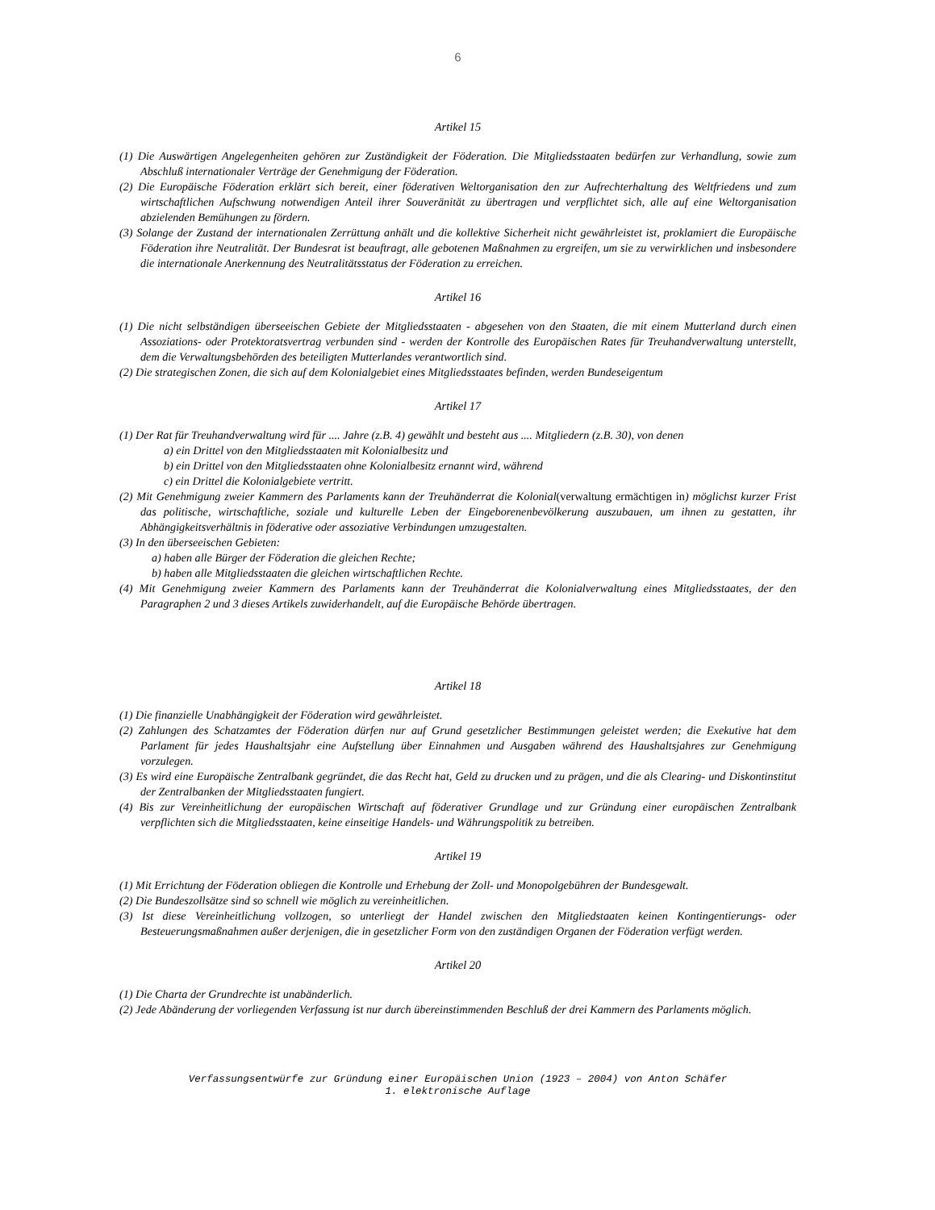6
Artikel 15
(1) Die Auswärtigen Angelegenheiten gehören zur Zuständigkeit der Föderation. Die Mitgliedsstaaten bedürfen zur Verhandlung, sowie zum Abschluß internationaler Verträge der Genehmigung der Föderation.
(2) Die Europäische Föderation erklärt sich bereit, einer föderativen Weltorganisation den zur Aufrechterhaltung des Weltfriedens und zum wirtschaftlichen Aufschwung notwendigen Anteil ihrer Souveränität zu übertragen und verpflichtet sich, alle auf eine Weltorganisation abzielenden Bemühungen zu fördern.
(3) Solange der Zustand der internationalen Zerrüttung anhält und die kollektive Sicherheit nicht gewährleistet ist, proklamiert die Europäische Föderation ihre Neutralität. Der Bundesrat ist beauftragt, alle gebotenen Maßnahmen zu ergreifen, um sie zu verwirklichen und insbesondere die internationale Anerkennung des Neutralitätsstatus der Föderation zu erreichen.
Artikel 16
(1) Die nicht selbständigen überseeischen Gebiete der Mitgliedsstaaten - abgesehen von den Staaten, die mit einem Mutterland durch einen Assoziations- oder Protektoratsvertrag verbunden sind - werden der Kontrolle des Europäischen Rates für Treuhandverwaltung unterstellt, dem die Verwaltungsbehörden des beteiligten Mutterlandes verantwortlich sind.
(2) Die strategischen Zonen, die sich auf dem Kolonialgebiet eines Mitgliedsstaates befinden, werden Bundeseigentum
Artikel 17
(1) Der Rat für Treuhandverwaltung wird für .... Jahre (z.B. 4) gewählt und besteht aus .... Mitgliedern (z.B. 30), von denen
a) ein Drittel von den Mitgliedsstaaten mit Kolonialbesitz und
b) ein Drittel von den Mitgliedsstaaten ohne Kolonialbesitz ernannt wird, während
c) ein Drittel die Kolonialgebiete vertritt.
(2) Mit Genehmigung zweier Kammern des Parlaments kann der Treuhänderrat die Kolonial(verwaltung ermächtigen in) möglichst kurzer Frist das politische, wirtschaftliche, soziale und kulturelle Leben der Eingeborenenbevölkerung auszubauen, um ihnen zu gestatten, ihr Abhängigkeitsverhältnis in föderative oder assoziative Verbindungen umzugestalten.
(3) In den überseeischen Gebieten:
a) haben alle Bürger der Föderation die gleichen Rechte;
b) haben alle Mitgliedsstaaten die gleichen wirtschaftlichen Rechte.
(4) Mit Genehmigung zweier Kammern des Parlaments kann der Treuhänderrat die Kolonialverwaltung eines Mitgliedsstaates, der den Paragraphen 2 und 3 dieses Artikels zuwiderhandelt, auf die Europäische Behörde übertragen.
Artikel 18
(1) Die finanzielle Unabhängigkeit der Föderation wird gewährleistet.
(2) Zahlungen des Schatzamtes der Föderation dürfen nur auf Grund gesetzlicher Bestimmungen geleistet werden; die Exekutive hat dem Parlament für jedes Haushaltsjahr eine Aufstellung über Einnahmen und Ausgaben während des Haushaltsjahres zur Genehmigung vorzulegen.
(3) Es wird eine Europäische Zentralbank gegründet, die das Recht hat, Geld zu drucken und zu prägen, und die als Clearing- und Diskontinstitut der Zentralbanken der Mitgliedsstaaten fungiert.
(4) Bis zur Vereinheitlichung der europäischen Wirtschaft auf föderativer Grundlage und zur Gründung einer europäischen Zentralbank verpflichten sich die Mitgliedsstaaten, keine einseitige Handels- und Währungspolitik zu betreiben.
Artikel 19
(1) Mit Errichtung der Föderation obliegen die Kontrolle und Erhebung der Zoll- und Monopolgebühren der Bundesgewalt.
(2) Die Bundeszollsätze sind so schnell wie möglich zu vereinheitlichen.
(3) Ist diese Vereinheitlichung vollzogen, so unterliegt der Handel zwischen den Mitgliedstaaten keinen Kontingentierungs- oder Besteuerungsmaßnahmen außer derjenigen, die in gesetzlicher Form von den zuständigen Organen der Föderation verfügt werden.
Artikel 20
(1) Die Charta der Grundrechte ist unabänderlich.
(2) Jede Abänderung der vorliegenden Verfassung ist nur durch übereinstimmenden Beschluß der drei Kammern des Parlaments möglich.
Verfassungsentwürfe zur Gründung einer Europäischen Union (1923 – 2004) von Anton Schäfer
1. elektronische Auflage